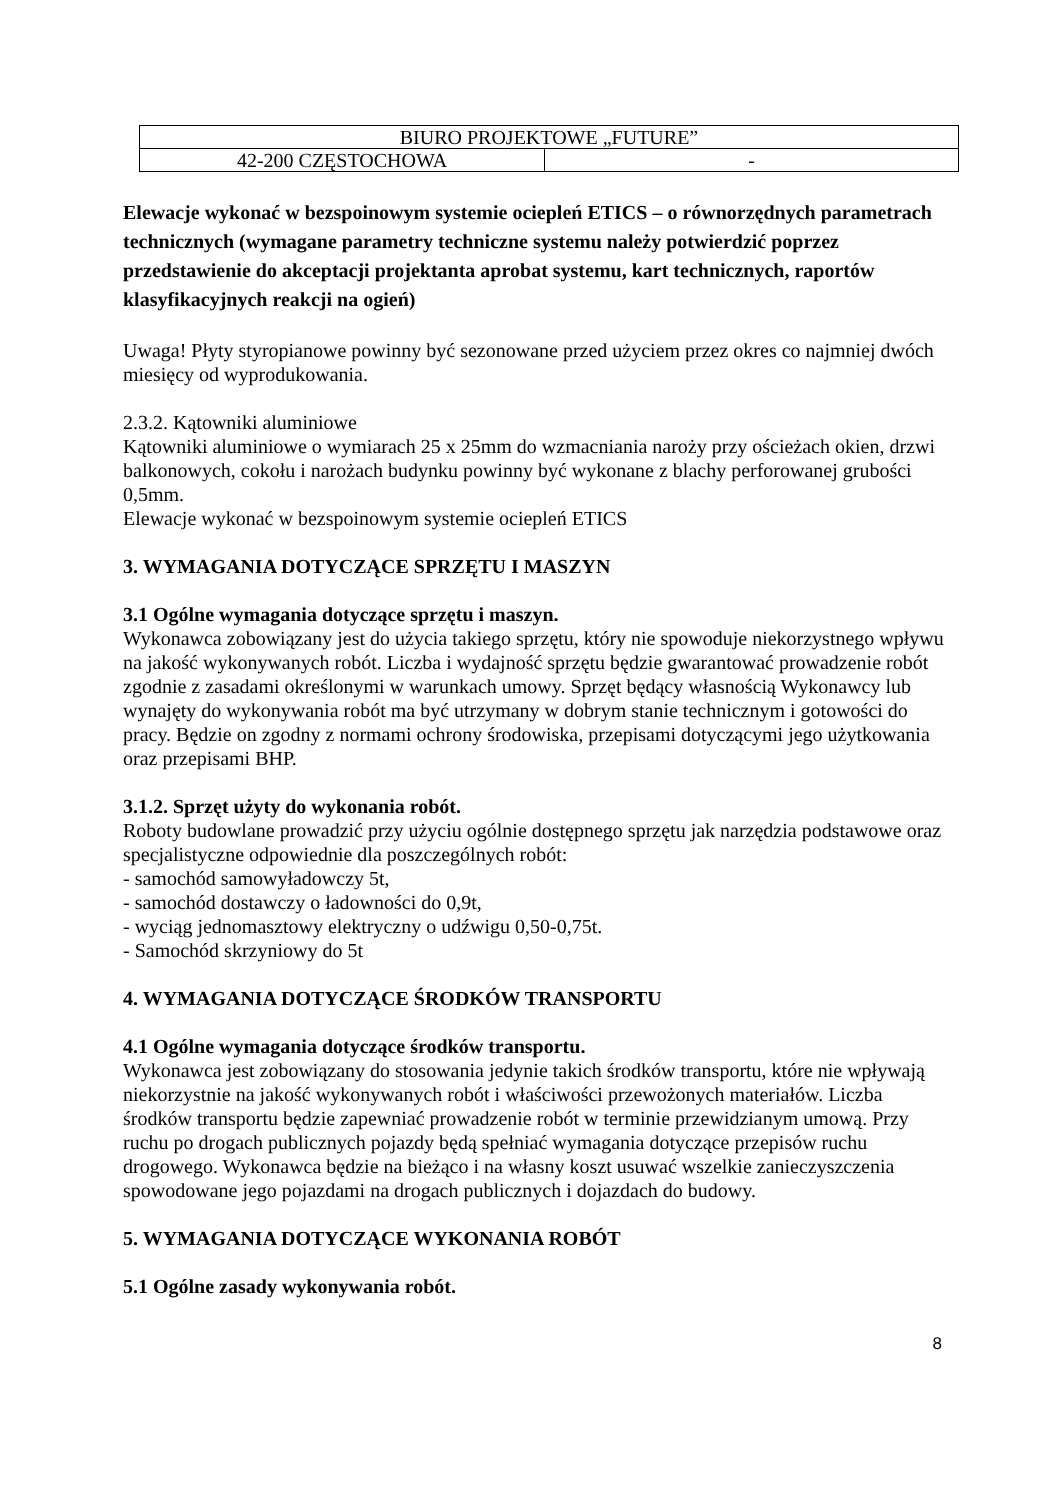| BIURO PROJEKTOWE „FUTURE” | |
| 42-200 CZĘSTOCHOWA | - |
Elewacje wykonać w bezspoinowym systemie ociepleń ETICS – o równorzędnych parametrach technicznych (wymagane parametry techniczne systemu należy potwierdzić poprzez przedstawienie do akceptacji projektanta aprobat systemu, kart technicznych, raportów klasyfikacyjnych reakcji na ogień)
Uwaga! Płyty styropianowe powinny być sezonowane przed użyciem przez okres co najmniej dwóch miesięcy od wyprodukowania.
2.3.2. Kątowniki aluminiowe
Kątowniki aluminiowe o wymiarach 25 x 25mm do wzmacniania naroży przy ościeżach okien, drzwi balkonowych, cokołu i narożach budynku powinny być wykonane z blachy perforowanej grubości 0,5mm.
Elewacje wykonać w bezspoinowym systemie ociepleń ETICS
3. WYMAGANIA DOTYCZĄCE SPRZĘTU I MASZYN
3.1 Ogólne wymagania dotyczące sprzętu i maszyn.
Wykonawca zobowiązany jest do użycia takiego sprzętu, który nie spowoduje niekorzystnego wpływu na jakość wykonywanych robót. Liczba i wydajność sprzętu będzie gwarantować prowadzenie robót zgodnie z zasadami określonymi w warunkach umowy. Sprzęt będący własnością Wykonawcy lub wynajęty do wykonywania robót ma być utrzymany w dobrym stanie technicznym i gotowości do pracy. Będzie on zgodny z normami ochrony środowiska, przepisami dotyczącymi jego użytkowania oraz przepisami BHP.
3.1.2. Sprzęt użyty do wykonania robót.
Roboty budowlane prowadzić przy użyciu ogólnie dostępnego sprzętu jak narzędzia podstawowe oraz specjalistyczne odpowiednie dla poszczególnych robót:
- samochód samowyładowczy 5t,
- samochód dostawczy o ładowności do 0,9t,
- wyciąg jednomasztowy elektryczny o udźwigu 0,50-0,75t.
- Samochód skrzyniowy do 5t
4. WYMAGANIA DOTYCZĄCE ŚRODKÓW TRANSPORTU
4.1 Ogólne wymagania dotyczące środków transportu.
Wykonawca jest zobowiązany do stosowania jedynie takich środków transportu, które nie wpływają niekorzystnie na jakość wykonywanych robót i właściwości przewożonych materiałów. Liczba środków transportu będzie zapewniać prowadzenie robót w terminie przewidzianym umową. Przy ruchu po drogach publicznych pojazdy będą spełniać wymagania dotyczące przepisów ruchu drogowego. Wykonawca będzie na bieżąco i na własny koszt usuwać wszelkie zanieczyszczenia spowodowane jego pojazdami na drogach publicznych i dojazdach do budowy.
5. WYMAGANIA DOTYCZĄCE WYKONANIA ROBÓT
5.1 Ogólne zasady wykonywania robót.
8